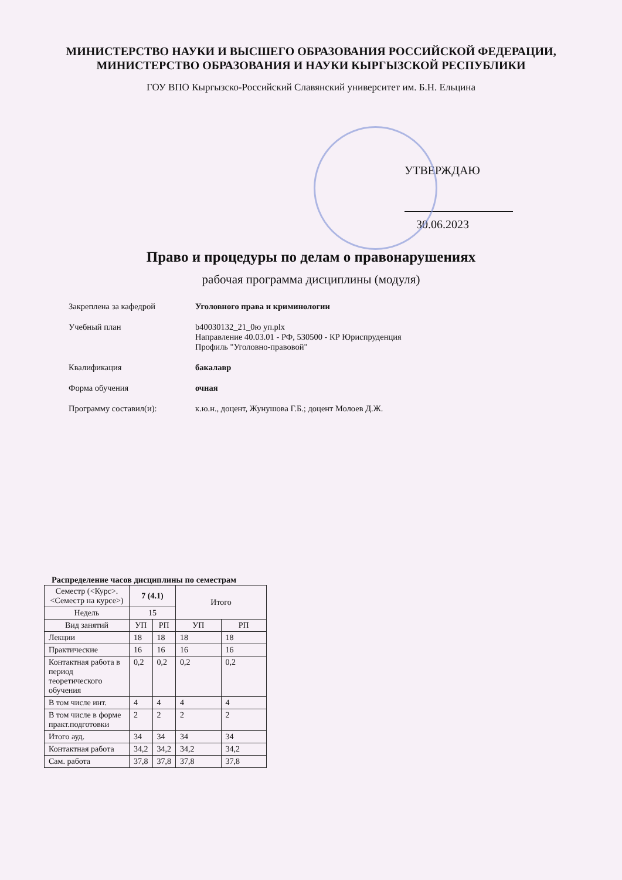МИНИСТЕРСТВО НАУКИ И ВЫСШЕГО ОБРАЗОВАНИЯ РОССИЙСКОЙ ФЕДЕРАЦИИ,
МИНИСТЕРСТВО ОБРАЗОВАНИЯ И НАУКИ КЫРГЫЗСКОЙ РЕСПУБЛИКИ
ГОУ ВПО Кыргызско-Российский Славянский университет им. Б.Н. Ельцина
УТВЕРЖДАЮ
30.06.2023
Право и процедуры по делам о правонарушениях
рабочая программа дисциплины (модуля)
Закреплена за кафедрой Уголовного права и криминологии
Учебный план b40030132_21_0ю уп.plx
Направление 40.03.01 - РФ, 530500 - КР Юриспруденция
Профиль "Уголовно-правовой"
Квалификация бакалавр
Форма обучения очная
Программу составил(и): к.ю.н., доцент, Жунушова Г.Б.; доцент Молоев Д.Ж.
Распределение часов дисциплины по семестрам
| Семестр (<Курс>.<Семестр на курсе>) | 7 (4.1) | | Итого | |
| --- | --- | --- | --- | --- |
| Недель | 15 | | | |
| Вид занятий | УП | РП | УП | РП |
| Лекции | 18 | 18 | 18 | 18 |
| Практические | 16 | 16 | 16 | 16 |
| Контактная работа в период теоретического обучения | 0,2 | 0,2 | 0,2 | 0,2 |
| В том числе инт. | 4 | 4 | 4 | 4 |
| В том числе в форме практ.подготовки | 2 | 2 | 2 | 2 |
| Итого ауд. | 34 | 34 | 34 | 34 |
| Контактная работа | 34,2 | 34,2 | 34,2 | 34,2 |
| Сам. работа | 37,8 | 37,8 | 37,8 | 37,8 |